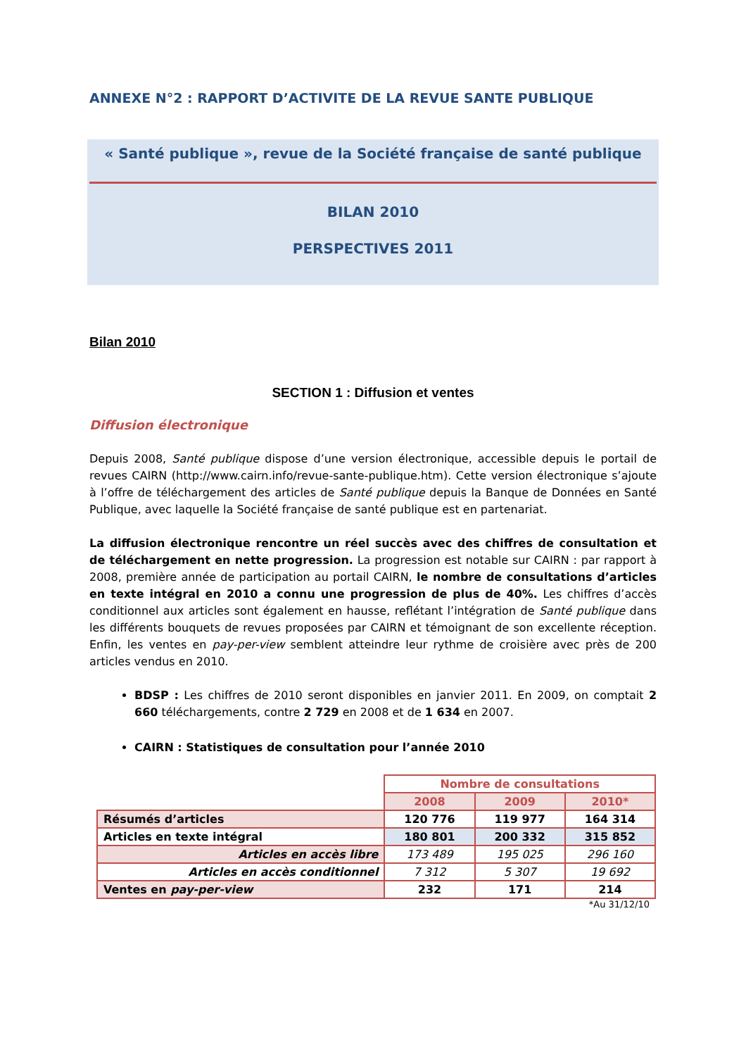ANNEXE N°2 : RAPPORT D’ACTIVITE DE LA REVUE SANTE PUBLIQUE
« Santé publique », revue de la Société française de santé publique
BILAN 2010
PERSPECTIVES 2011
Bilan 2010
SECTION 1 : Diffusion et ventes
Diffusion électronique
Depuis 2008, Santé publique dispose d’une version électronique, accessible depuis le portail de revues CAIRN (http://www.cairn.info/revue-sante-publique.htm). Cette version électronique s’ajoute à l’offre de téléchargement des articles de Santé publique depuis la Banque de Données en Santé Publique, avec laquelle la Société française de santé publique est en partenariat.
La diffusion électronique rencontre un réel succès avec des chiffres de consultation et de téléchargement en nette progression. La progression est notable sur CAIRN : par rapport à 2008, première année de participation au portail CAIRN, le nombre de consultations d’articles en texte intégral en 2010 a connu une progression de plus de 40%. Les chiffres d’accès conditionnel aux articles sont également en hausse, reflétant l’intégration de Santé publique dans les différents bouquets de revues proposées par CAIRN et témoignant de son excellente réception. Enfin, les ventes en pay-per-view semblent atteindre leur rythme de croisière avec près de 200 articles vendus en 2010.
BDSP : Les chiffres de 2010 seront disponibles en janvier 2011. En 2009, on comptait 2 660 téléchargements, contre 2 729 en 2008 et de 1 634 en 2007.
CAIRN : Statistiques de consultation pour l’année 2010
| | Nombre de consultations | | |
| | 2008 | 2009 | 2010* |
| Résumés d’articles | 120 776 | 119 977 | 164 314 |
| Articles en texte intégral | 180 801 | 200 332 | 315 852 |
| Articles en accès libre | 173 489 | 195 025 | 296 160 |
| Articles en accès conditionnel | 7 312 | 5 307 | 19 692 |
| Ventes en pay-per-view | 232 | 171 | 214 |
*Au 31/12/10